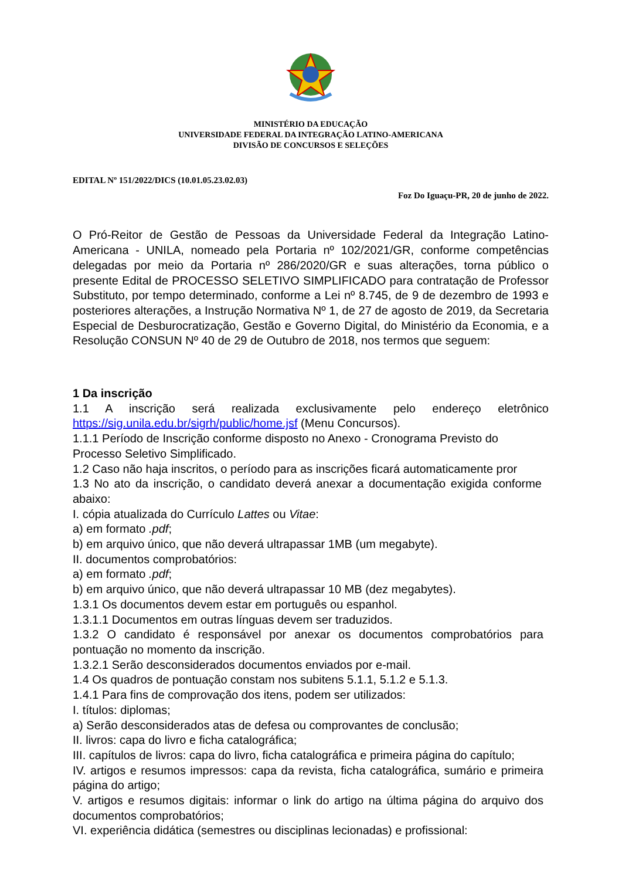MINISTÉRIO DA EDUCAÇÃO
UNIVERSIDADE FEDERAL DA INTEGRAÇÃO LATINO-AMERICANA
DIVISÃO DE CONCURSOS E SELEÇÕES
EDITAL Nº 151/2022/DICS (10.01.05.23.02.03)
Foz Do Iguaçu-PR, 20 de junho de 2022.
O Pró-Reitor de Gestão de Pessoas da Universidade Federal da Integração Latino-Americana - UNILA, nomeado pela Portaria nº 102/2021/GR, conforme competências delegadas por meio da Portaria nº 286/2020/GR e suas alterações, torna público o presente Edital de PROCESSO SELETIVO SIMPLIFICADO para contratação de Professor Substituto, por tempo determinado, conforme a Lei nº 8.745, de 9 de dezembro de 1993 e posteriores alterações, a Instrução Normativa Nº 1, de 27 de agosto de 2019, da Secretaria Especial de Desburocratização, Gestão e Governo Digital, do Ministério da Economia, e a Resolução CONSUN Nº 40 de 29 de Outubro de 2018, nos termos que seguem:
1 Da inscrição
1.1 A inscrição será realizada exclusivamente pelo endereço eletrônico https://sig.unila.edu.br/sigrh/public/home.jsf (Menu Concursos).
1.1.1 Período de Inscrição conforme disposto no Anexo - Cronograma Previsto do Processo Seletivo Simplificado.
1.2 Caso não haja inscritos, o período para as inscrições ficará automaticamente pror
1.3 No ato da inscrição, o candidato deverá anexar a documentação exigida conforme abaixo:
I. cópia atualizada do Currículo Lattes ou Vitae:
a) em formato .pdf;
b) em arquivo único, que não deverá ultrapassar 1MB (um megabyte).
II. documentos comprobatórios:
a) em formato .pdf;
b) em arquivo único, que não deverá ultrapassar 10 MB (dez megabytes).
1.3.1 Os documentos devem estar em português ou espanhol.
1.3.1.1 Documentos em outras línguas devem ser traduzidos.
1.3.2 O candidato é responsável por anexar os documentos comprobatórios para pontuação no momento da inscrição.
1.3.2.1 Serão desconsiderados documentos enviados por e-mail.
1.4 Os quadros de pontuação constam nos subitens 5.1.1, 5.1.2 e 5.1.3.
1.4.1 Para fins de comprovação dos itens, podem ser utilizados:
I. títulos: diplomas;
a) Serão desconsiderados atas de defesa ou comprovantes de conclusão;
II. livros: capa do livro e ficha catalográfica;
III. capítulos de livros: capa do livro, ficha catalográfica e primeira página do capítulo;
IV. artigos e resumos impressos: capa da revista, ficha catalográfica, sumário e primeira página do artigo;
V. artigos e resumos digitais: informar o link do artigo na última página do arquivo dos documentos comprobatórios;
VI. experiência didática (semestres ou disciplinas lecionadas) e profissional: